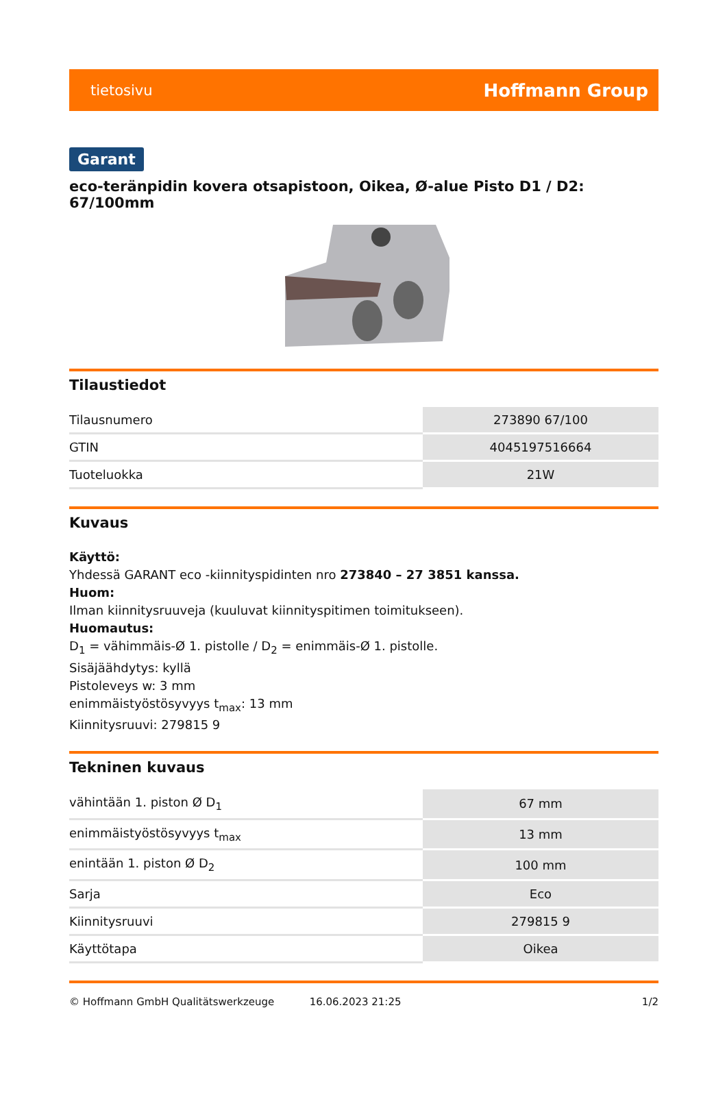tietosivu Hoffmann Group
Garant
eco-teränpidin kovera otsapistoon, Oikea, Ø-alue Pisto D1 / D2: 67/100mm
Tilaustiedot
| Tilausnumero | 273890 67/100 |
| GTIN | 4045197516664 |
| Tuoteluokka | 21W |
Kuvaus
Käyttö:
Yhdessä GARANT eco -kiinnityspidinten nro 273840 – 27 3851 kanssa.
Huom:
Ilman kiinnitysruuveja (kuuluvat kiinnityspitimen toimitukseen).
Huomautus:
D<sub>1</sub> = vähimmäis-Ø 1. pistolle / D<sub>2</sub> = enimmäis-Ø 1. pistolle.
Sisäjäähdytys: kyllä
Pistoleveys w: 3 mm
enimmäistyöstösyvyys t<sub>max</sub>: 13 mm
Kiinnitysruuvi: 279815 9
Tekninen kuvaus
| vähintään 1. piston Ø D<sub>1</sub> | 67 mm |
| enimmäistyöstösyvyys t<sub>max</sub> | 13 mm |
| enintään 1. piston Ø D<sub>2</sub> | 100 mm |
| Sarja | Eco |
| Kiinnitysruuvi | 279815 9 |
| Käyttötapa | Oikea |
© Hoffmann GmbH Qualitätswerkzeuge 16.06.2023 21:25 1/2